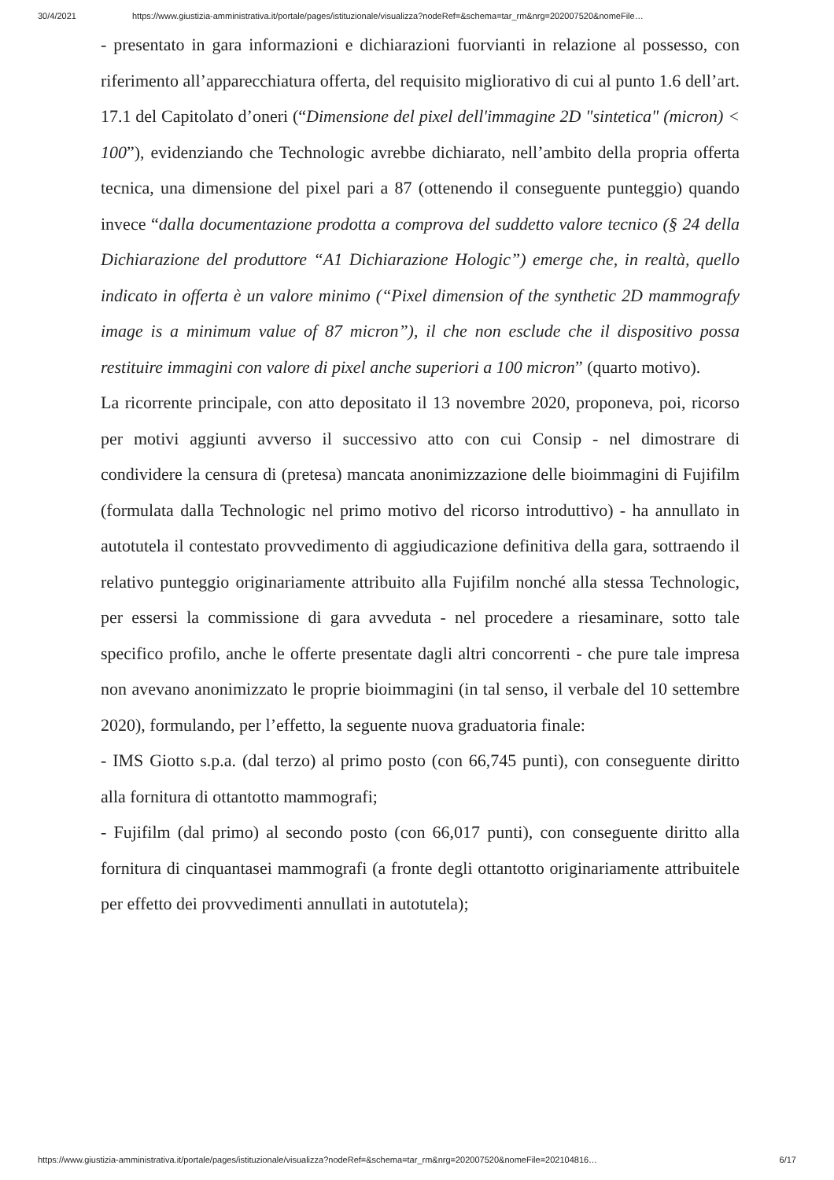30/4/2021 https://www.giustizia-amministrativa.it/portale/pages/istituzionale/visualizza?nodeRef=&schema=tar_rm&nrg=202007520&nomeFile…
- presentato in gara informazioni e dichiarazioni fuorvianti in relazione al possesso, con riferimento all’apparecchiatura offerta, del requisito migliorativo di cui al punto 1.6 dell’art. 17.1 del Capitolato d’oneri (“Dimensione del pixel dell'immagine 2D "sintetica" (micron) < 100”), evidenziando che Technologic avrebbe dichiarato, nell’ambito della propria offerta tecnica, una dimensione del pixel pari a 87 (ottenendo il conseguente punteggio) quando invece “dalla documentazione prodotta a comprova del suddetto valore tecnico (§ 24 della Dichiarazione del produttore “A1 Dichiarazione Hologic”) emerge che, in realtà, quello indicato in offerta è un valore minimo (“Pixel dimension of the synthetic 2D mammografy image is a minimum value of 87 micron”), il che non esclude che il dispositivo possa restituire immagini con valore di pixel anche superiori a 100 micron” (quarto motivo).
La ricorrente principale, con atto depositato il 13 novembre 2020, proponeva, poi, ricorso per motivi aggiunti avverso il successivo atto con cui Consip - nel dimostrare di condividere la censura di (pretesa) mancata anonimizzazione delle bioimmagini di Fujifilm (formulata dalla Technologic nel primo motivo del ricorso introduttivo) - ha annullato in autotutela il contestato provvedimento di aggiudicazione definitiva della gara, sottraendo il relativo punteggio originariamente attribuito alla Fujifilm nonché alla stessa Technologic, per essersi la commissione di gara avveduta - nel procedere a riesaminare, sotto tale specifico profilo, anche le offerte presentate dagli altri concorrenti - che pure tale impresa non avevano anonimizzato le proprie bioimmagini (in tal senso, il verbale del 10 settembre 2020), formulando, per l’effetto, la seguente nuova graduatoria finale:
- IMS Giotto s.p.a. (dal terzo) al primo posto (con 66,745 punti), con conseguente diritto alla fornitura di ottantotto mammografi;
- Fujifilm (dal primo) al secondo posto (con 66,017 punti), con conseguente diritto alla fornitura di cinquantasei mammografi (a fronte degli ottantotto originariamente attribuitele per effetto dei provvedimenti annullati in autotutela);
https://www.giustizia-amministrativa.it/portale/pages/istituzionale/visualizza?nodeRef=&schema=tar_rm&nrg=202007520&nomeFile=202104816… 6/17